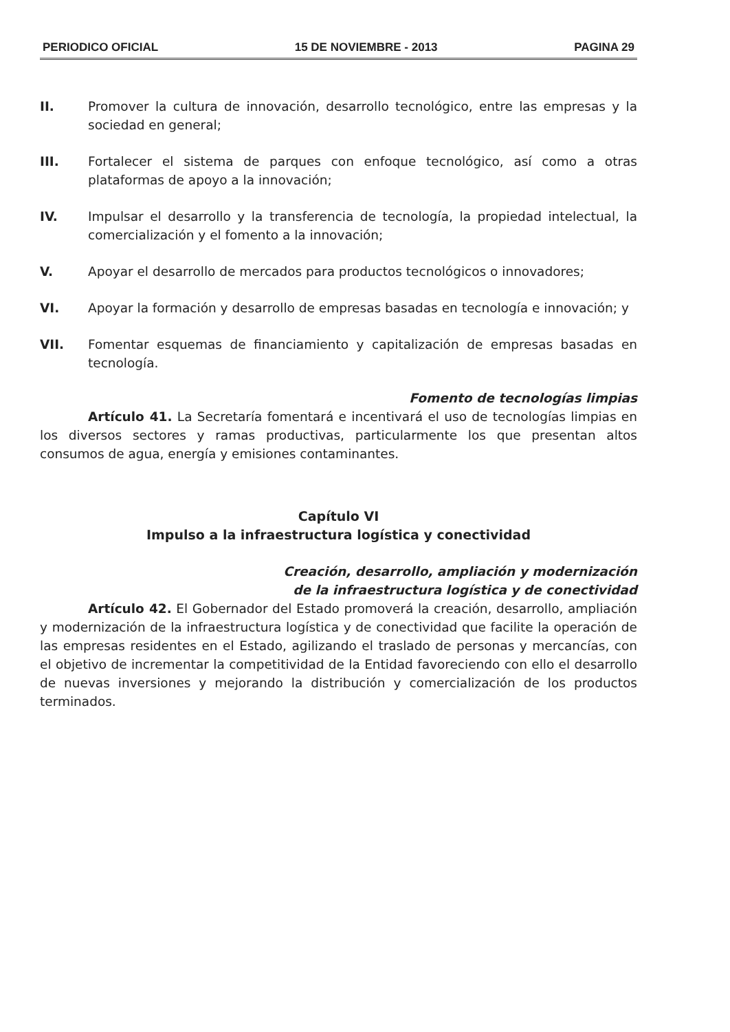PERIODICO OFICIAL 15 DE NOVIEMBRE - 2013 PAGINA 29
II. Promover la cultura de innovación, desarrollo tecnológico, entre las empresas y la sociedad en general;
III. Fortalecer el sistema de parques con enfoque tecnológico, así como a otras plataformas de apoyo a la innovación;
IV. Impulsar el desarrollo y la transferencia de tecnología, la propiedad intelectual, la comercialización y el fomento a la innovación;
V. Apoyar el desarrollo de mercados para productos tecnológicos o innovadores;
VI. Apoyar la formación y desarrollo de empresas basadas en tecnología e innovación; y
VII. Fomentar esquemas de financiamiento y capitalización de empresas basadas en tecnología.
Fomento de tecnologías limpias
Artículo 41. La Secretaría fomentará e incentivará el uso de tecnologías limpias en los diversos sectores y ramas productivas, particularmente los que presentan altos consumos de agua, energía y emisiones contaminantes.
Capítulo VI
Impulso a la infraestructura logística y conectividad
Creación, desarrollo, ampliación y modernización
de la infraestructura logística y de conectividad
Artículo 42. El Gobernador del Estado promoverá la creación, desarrollo, ampliación y modernización de la infraestructura logística y de conectividad que facilite la operación de las empresas residentes en el Estado, agilizando el traslado de personas y mercancías, con el objetivo de incrementar la competitividad de la Entidad favoreciendo con ello el desarrollo de nuevas inversiones y mejorando la distribución y comercialización de los productos terminados.